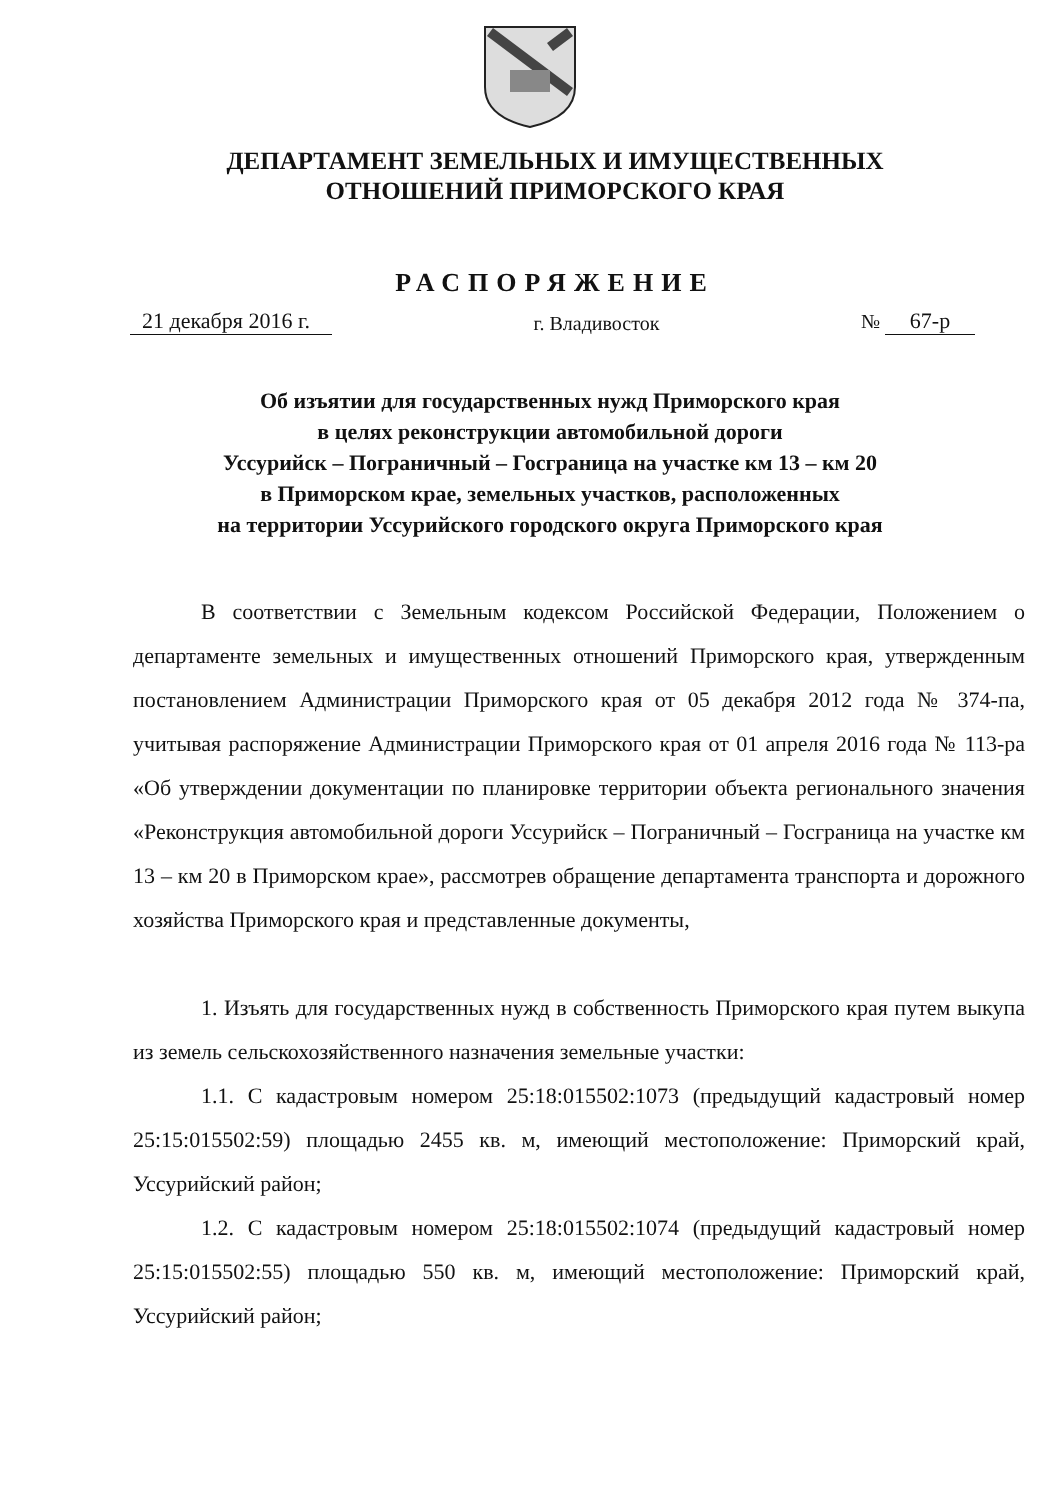ДЕПАРТАМЕНТ ЗЕМЕЛЬНЫХ И ИМУЩЕСТВЕННЫХ
ОТНОШЕНИЙ ПРИМОРСКОГО КРАЯ
РАСПОРЯЖЕНИЕ
21 декабря 2016 г.
г. Владивосток
№ 67-р
Об изъятии для государственных нужд Приморского края
в целях реконструкции автомобильной дороги
Уссурийск – Пограничный – Госграница на участке км 13 – км 20
в Приморском крае, земельных участков, расположенных
на территории Уссурийского городского округа Приморского края
В соответствии с Земельным кодексом Российской Федерации, Положением о департаменте земельных и имущественных отношений Приморского края, утвержденным постановлением Администрации Приморского края от 05 декабря 2012 года № 374-па, учитывая распоряжение Администрации Приморского края от 01 апреля 2016 года № 113-ра «Об утверждении документации по планировке территории объекта регионального значения «Реконструкция автомобильной дороги Уссурийск – Пограничный – Госграница на участке км 13 – км 20 в Приморском крае», рассмотрев обращение департамента транспорта и дорожного хозяйства Приморского края и представленные документы,
1. Изъять для государственных нужд в собственность Приморского края путем выкупа из земель сельскохозяйственного назначения земельные участки:
1.1. С кадастровым номером 25:18:015502:1073 (предыдущий кадастровый номер 25:15:015502:59) площадью 2455 кв. м, имеющий местоположение: Приморский край, Уссурийский район;
1.2. С кадастровым номером 25:18:015502:1074 (предыдущий кадастровый номер 25:15:015502:55) площадью 550 кв. м, имеющий местоположение: Приморский край, Уссурийский район;